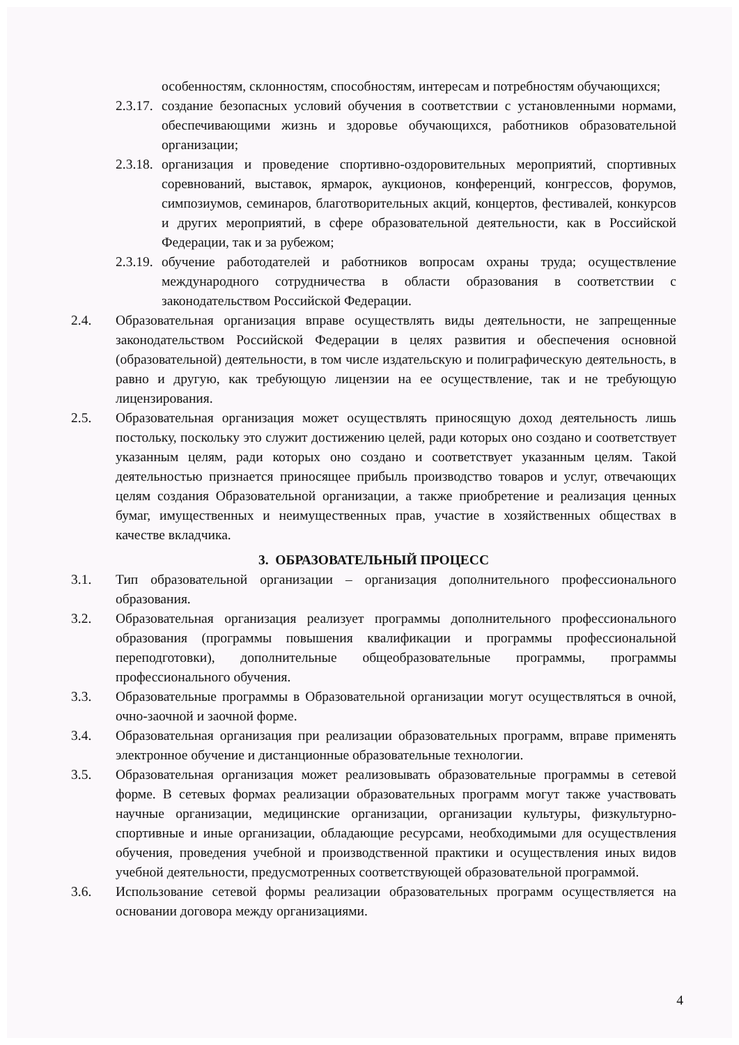особенностям, склонностям, способностям, интересам и потребностям обучающихся;
2.3.17.
создание безопасных условий обучения в соответствии с установленными нормами, обеспечивающими жизнь и здоровье обучающихся, работников образовательной организации;
2.3.18.
организация и проведение спортивно-оздоровительных мероприятий, спортивных соревнований, выставок, ярмарок, аукционов, конференций, конгрессов, форумов, симпозиумов, семинаров, благотворительных акций, концертов, фестивалей, конкурсов и других мероприятий, в сфере образовательной деятельности, как в Российской Федерации, так и за рубежом;
2.3.19.
обучение работодателей и работников вопросам охраны труда; осуществление международного сотрудничества в области образования в соответствии с законодательством Российской Федерации.
2.4. Образовательная организация вправе осуществлять виды деятельности, не запрещенные законодательством Российской Федерации в целях развития и обеспечения основной (образовательной) деятельности, в том числе издательскую и полиграфическую деятельность, в равно и другую, как требующую лицензии на ее осуществление, так и не требующую лицензирования.
2.5. Образовательная организация может осуществлять приносящую доход деятельность лишь постольку, поскольку это служит достижению целей, ради которых оно создано и соответствует указанным целям, ради которых оно создано и соответствует указанным целям. Такой деятельностью признается приносящее прибыль производство товаров и услуг, отвечающих целям создания Образовательной организации, а также приобретение и реализация ценных бумаг, имущественных и неимущественных прав, участие в хозяйственных обществах в качестве вкладчика.
3. ОБРАЗОВАТЕЛЬНЫЙ ПРОЦЕСС
3.1. Тип образовательной организации – организация дополнительного профессионального образования.
3.2. Образовательная организация реализует программы дополнительного профессионального образования (программы повышения квалификации и программы профессиональной переподготовки), дополнительные общеобразовательные программы, программы профессионального обучения.
3.3. Образовательные программы в Образовательной организации могут осуществляться в очной, очно-заочной и заочной форме.
3.4. Образовательная организация при реализации образовательных программ, вправе применять электронное обучение и дистанционные образовательные технологии.
3.5. Образовательная организация может реализовывать образовательные программы в сетевой форме. В сетевых формах реализации образовательных программ могут также участвовать научные организации, медицинские организации, организации культуры, физкультурно-спортивные и иные организации, обладающие ресурсами, необходимыми для осуществления обучения, проведения учебной и производственной практики и осуществления иных видов учебной деятельности, предусмотренных соответствующей образовательной программой.
3.6. Использование сетевой формы реализации образовательных программ осуществляется на основании договора между организациями.
4